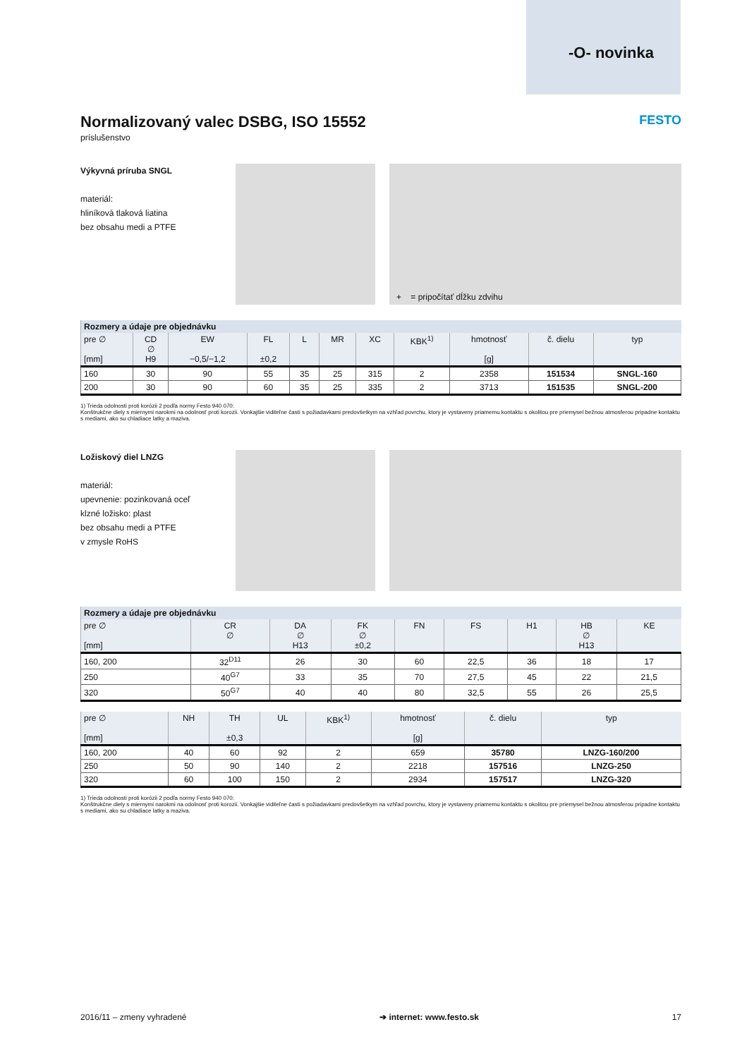-O- novinka
Normalizovaný valec DSBG, ISO 15552 FESTO
príslušenstvo
Výkyvná príruba SNGL
materiál:
hliníková tlaková liatina
bez obsahu medi a PTFE
+ = pripočítať dĺžku zdvihu
| Rozmery a údaje pre objednávku | | | | | | | | | | |
| --- | --- | --- | --- | --- | --- | --- | --- | --- | --- | --- |
| pre ∅ [mm] | CD ∅ H9 | EW −0,5/−1,2 | FL ±0,2 | L | MR | XC | KBK<sup>1)</sup> | hmotnosť [g] | č. dielu | typ |
| 160 | 30 | 90 | 55 | 35 | 25 | 315 | 2 | 2358 | 151534 | SNGL-160 |
| 200 | 30 | 90 | 60 | 35 | 25 | 335 | 2 | 3713 | 151535 | SNGL-200 |
1) Trieda odolnosti proti korózii 2 podľa normy Festo 940 070:
Konštrukčne diely s miernymi narokmi na odolnosť proti korozii. Vonkajšie viditeľne časti s požiadavkami predovšetkym na vzhľad povrchu, ktory je vystaveny priamemu kontaktu s okolitou pre priemysel bežnou atmosferou pripadne kontaktu s mediami, ako su chladiace latky a maziva.
Ložiskový diel LNZG
materiál:
upevnenie: pozinkovaná oceľ
klzné ložisko: plast
bez obsahu medi a PTFE
v zmysle RoHS
| Rozmery a údaje pre objednávku | | | | | | | | |
| --- | --- | --- | --- | --- | --- | --- | --- | --- |
| pre ∅ [mm] | CR ∅ | DA ∅ H13 | FK ∅ ±0,2 | FN | FS | H1 | HB ∅ H13 | KE |
| 160, 200 | 32<sup>D11</sup> | 26 | 30 | 60 | 22,5 | 36 | 18 | 17 |
| 250 | 40<sup>G7</sup> | 33 | 35 | 70 | 27,5 | 45 | 22 | 21,5 |
| 320 | 50<sup>G7</sup> | 40 | 40 | 80 | 32,5 | 55 | 26 | 25,5 |
| pre ∅ [mm] | NH | TH ±0,3 | UL | KBK<sup>1)</sup> | hmotnosť [g] | č. dielu | typ |
| --- | --- | --- | --- | --- | --- | --- | --- |
| 160, 200 | 40 | 60 | 92 | 2 | 659 | 35780 | LNZG-160/200 |
| 250 | 50 | 90 | 140 | 2 | 2218 | 157516 | LNZG-250 |
| 320 | 60 | 100 | 150 | 2 | 2934 | 157517 | LNZG-320 |
1) Trieda odolnosti proti korózii 2 podľa normy Festo 940 070:
Konštrukčne diely s miernymi narokmi na odolnosť proti korozii. Vonkajšie viditeľne časti s požiadavkami predovšetkym na vzhľad povrchu, ktory je vystaveny priamemu kontaktu s okolitou pre priemysel bežnou atmosferou pripadne kontaktu s mediami, ako su chladiace latky a maziva.
2016/11 – zmeny vyhradené ➔ internet: www.festo.sk 17